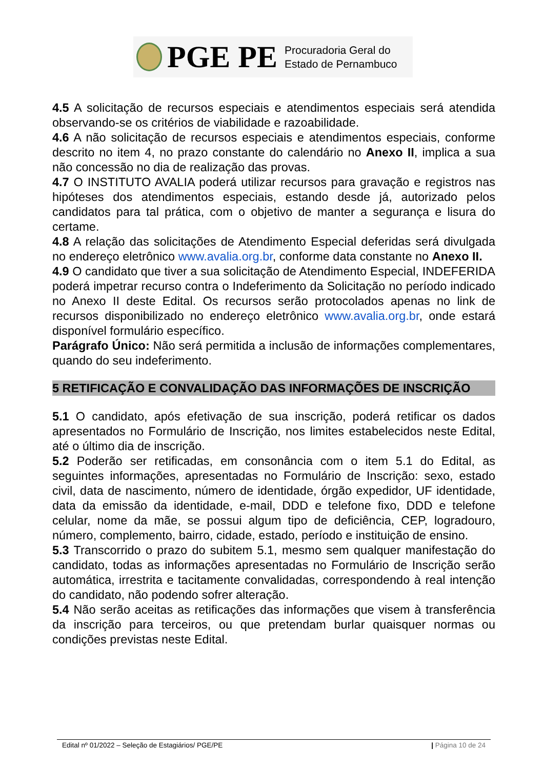PGE PE
Procuradoria Geral do
Estado de Pernambuco
4.5 A solicitação de recursos especiais e atendimentos especiais será atendida observando-se os critérios de viabilidade e razoabilidade.
4.6 A não solicitação de recursos especiais e atendimentos especiais, conforme descrito no item 4, no prazo constante do calendário no Anexo II, implica a sua não concessão no dia de realização das provas.
4.7 O INSTITUTO AVALIA poderá utilizar recursos para gravação e registros nas hipóteses dos atendimentos especiais, estando desde já, autorizado pelos candidatos para tal prática, com o objetivo de manter a segurança e lisura do certame.
4.8 A relação das solicitações de Atendimento Especial deferidas será divulgada no endereço eletrônico www.avalia.org.br, conforme data constante no Anexo II.
4.9 O candidato que tiver a sua solicitação de Atendimento Especial, INDEFERIDA poderá impetrar recurso contra o Indeferimento da Solicitação no período indicado no Anexo II deste Edital. Os recursos serão protocolados apenas no link de recursos disponibilizado no endereço eletrônico www.avalia.org.br, onde estará disponível formulário específico.
Parágrafo Único: Não será permitida a inclusão de informações complementares, quando do seu indeferimento.
5 RETIFICAÇÃO E CONVALIDAÇÃO DAS INFORMAÇÕES DE INSCRIÇÃO
5.1 O candidato, após efetivação de sua inscrição, poderá retificar os dados apresentados no Formulário de Inscrição, nos limites estabelecidos neste Edital, até o último dia de inscrição.
5.2 Poderão ser retificadas, em consonância com o item 5.1 do Edital, as seguintes informações, apresentadas no Formulário de Inscrição: sexo, estado civil, data de nascimento, número de identidade, órgão expedidor, UF identidade, data da emissão da identidade, e-mail, DDD e telefone fixo, DDD e telefone celular, nome da mãe, se possui algum tipo de deficiência, CEP, logradouro, número, complemento, bairro, cidade, estado, período e instituição de ensino.
5.3 Transcorrido o prazo do subitem 5.1, mesmo sem qualquer manifestação do candidato, todas as informações apresentadas no Formulário de Inscrição serão automática, irrestrita e tacitamente convalidadas, correspondendo à real intenção do candidato, não podendo sofrer alteração.
5.4 Não serão aceitas as retificações das informações que visem à transferência da inscrição para terceiros, ou que pretendam burlar quaisquer normas ou condições previstas neste Edital.
Edital nº 01/2022 – Seleção de Estagiários/ PGE/PE | Página 10 de 24